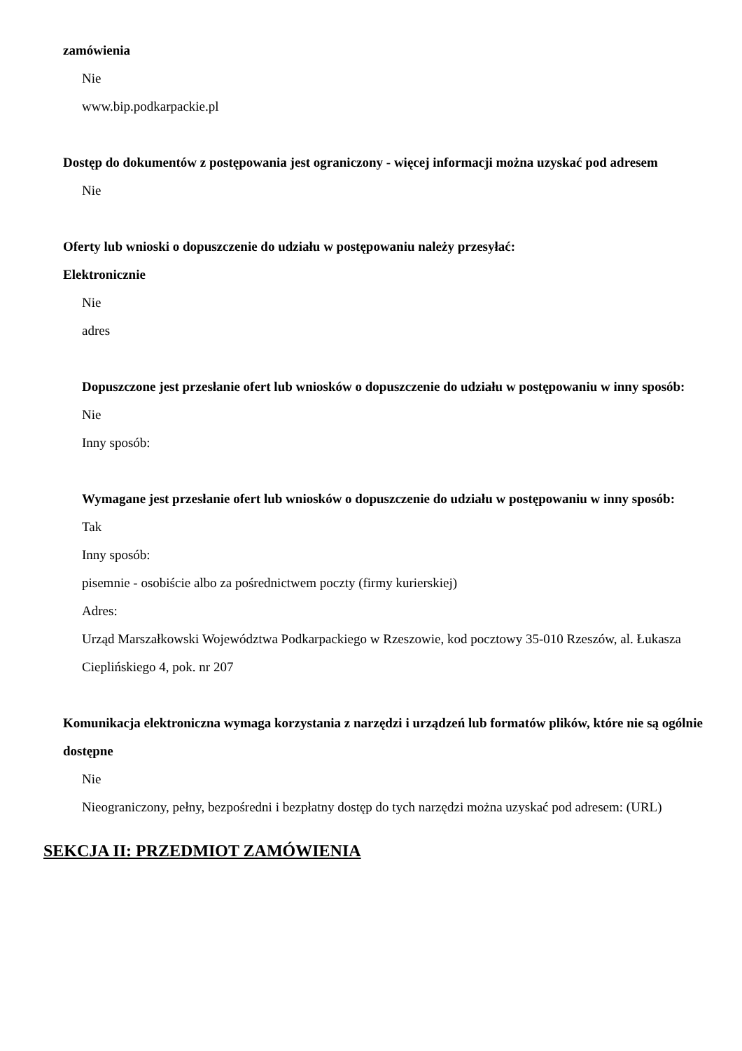zamówienia
Nie
www.bip.podkarpackie.pl
Dostęp do dokumentów z postępowania jest ograniczony - więcej informacji można uzyskać pod adresem
Nie
Oferty lub wnioski o dopuszczenie do udziału w postępowaniu należy przesyłać:
Elektronicznie
Nie
adres
Dopuszczone jest przesłanie ofert lub wniosków o dopuszczenie do udziału w postępowaniu w inny sposób:
Nie
Inny sposób:
Wymagane jest przesłanie ofert lub wniosków o dopuszczenie do udziału w postępowaniu w inny sposób:
Tak
Inny sposób:
pisemnie - osobiście albo za pośrednictwem poczty (firmy kurierskiej)
Adres:
Urząd Marszałkowski Województwa Podkarpackiego w Rzeszowie, kod pocztowy 35-010 Rzeszów, al. Łukasza Cieplińskiego 4, pok. nr 207
Komunikacja elektroniczna wymaga korzystania z narzędzi i urządzeń lub formatów plików, które nie są ogólnie dostępne
Nie
Nieograniczony, pełny, bezpośredni i bezpłatny dostęp do tych narzędzi można uzyskać pod adresem: (URL)
SEKCJA II: PRZEDMIOT ZAMÓWIENIA